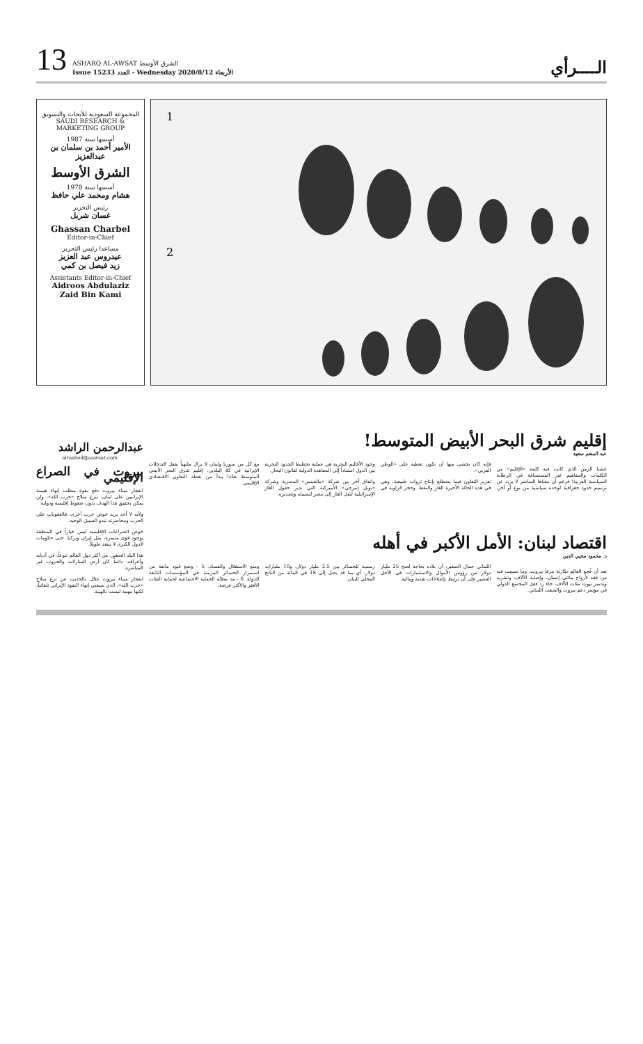13
ASHARQ AL-AWSAT الشرق الأوسط
Issue 15233 العدد - Wednesday 2020/8/12 الأربعاء
الــــرأي
المجموعة السعودية للأبحاث والتسويق
SAUDI RESEARCH & MARKETING GROUP
أسسها سنة 1987
الأمير أحمد بن سلمان بن عبدالعزيز
الشرق الأوسط
أسسها سنة 1978
هشام ومحمد علي حافظ
رئيس التحرير
غسان شربل
Ghassan Charbel
Editor-in-Chief
مساعدا رئيس التحرير
عيدروس عبد العزيز
زيد فيصل بن كمي
Assistants Editor-in-Chief
Aidroos Abdulaziz
Zaid Bin Kami
1
2
عبدالرحمن الراشد
alrashed@aawsat.com
بيروت في الصراع الإقليمي
انفجار ميناء بيروت دفع بقوة مطلب إنهاء هيمنة الإيرانيين على لبنان، بنزع سلاح «حزب الله»، ولن يمكن تحقيق هذا الهدف بدون ضغوط إقليمية ودولية.
ولأنه لا أحد يريد خوض حرب أخرى، فالعقوبات على الحزب ومحاصرته تبدو السبيل الوحيد.
خوض الصراعات الإقليمية ليس خياراً في المنطقة بوجود قوى متنمرة، مثل إيران وتركيا. حتى حكومات الدول الكبرى لا تبتعد طويلاً.
هذا البلد الصغير، من أكثر دول العالم تنوعاً، في أديانه وأعراقه، دائماً كان أرض المنازلات والحروب غير المباشرة.
انفجار ميناء بيروت عجّل بالحديث عن نزع سلاح «حزب الله»، الذي سيعني إنهاء النفوذ الإيراني تلقائياً، لكنها مهمة ليست بالهينة.
إقليم شرق البحر الأبيض المتوسط!
عبد المنعم سعيد
عشنا الزمن الذي كانت فيه كلمة «الإقليم» من الكلمات والمفاهيم غير المستساغة في الرطانة السياسية العربية؛ فرغم أن معناها المباشر لا يزيد عن ترسيم حدود جغرافية لوحدة سياسية من نوع أو آخر، فإنه كان يخشى منها أن تكون تغطية على «الوطن العربي».
تعزيز التعاون فيما يضطلع بإنتاج ثروات طبيعية، وهي في هذه الحالة الأخيرة الغاز والنفط. وحجر الزاوية في وجود الأقاليم البحرية هي عملية تخطيط الحدود البحرية بين الدول استناداً إلى المعاهدة الدولية لقانون البحار.
واتفاق آخر بين شركة «مالفينس» المصرية وشركة «نوبل إنيرجي» الأميركية التي تدير حقول الغاز الإسرائيلية لنقل الغاز إلى مصر لتسييله وتصديره.
مع كل من سوريا ولبنان لا يزال ملتهباً بفعل التدخلات الإيرانية في كلا البلدين. إقليم شرق البحر الأبيض المتوسط هكذا يبدأ من نقطة التعاون الاقتصادي الإقليمي.
اقتصاد لبنان: الأمل الأكبر في أهله
د. محمود محيي الدين
بعد أن فُجع العالم بكارثة مرفأ بيروت، وما تسببت فيه من فقد لأرواح مائتي إنسان، وإصابة الآلاف، وتشريد وتدمير بيوت مئات الآلاف، جاء رد فعل المجتمع الدولي في مؤتمر دعم بيروت والشعب اللبناني.
اللبناني جمال الصغير، أن بلاده بحاجة لضخ 25 مليار دولار من رؤوس الأموال والاستثمارات في الأجل القصير على أن ترتبط بإصلاحات نقدية ومالية.
رسمية للخسائر بين 2.5 مليار دولار، و10 مليارات دولار، أي بما قد يصل إلى 18 في المائة من الناتج المحلي للبنان.
ومنع الاستغلال والفساد. 5 - وضع قيود مانعة من استمرار الخسائر المزمنة في المؤسسات التابعة للدولة. 6 - مد مظلة الحماية الاجتماعية لحماية الفئات الأفقر والأكثر عرضة.